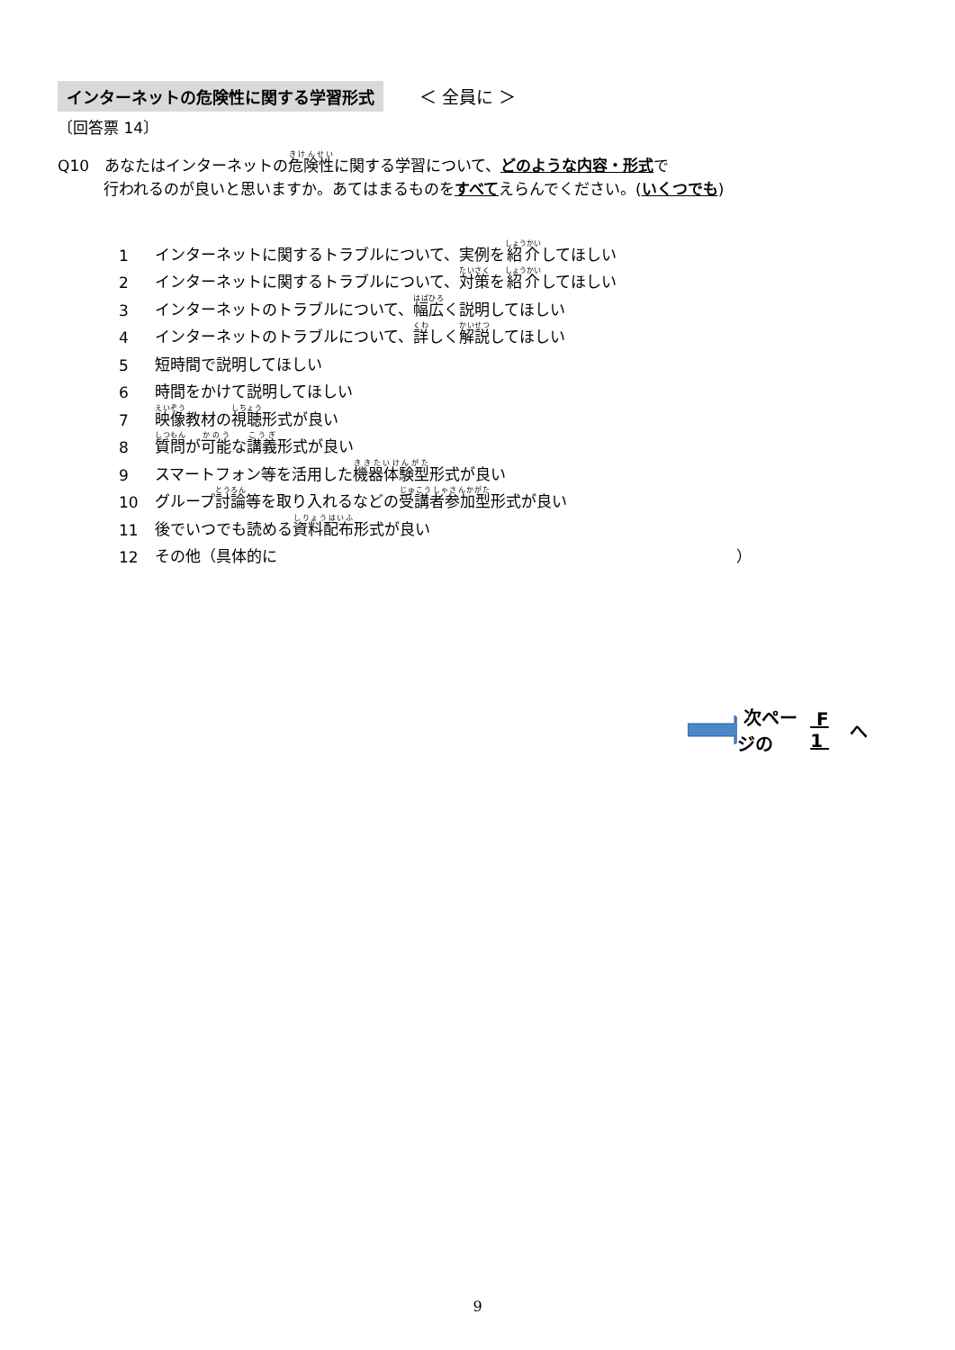インターネットの危険性に関する学習形式 ＜ 全員に ＞
〔回答票 14〕
Q10　あなたはインターネットの危険性に関する学習について、どのような内容・形式で
　　　行われるのが良いと思いますか。あてはまるものをすべてえらんでください。(いくつでも)
1 インターネットに関するトラブルについて、実例を 紹介 してほしい
2 インターネットに関するトラブルについて、 対策 を 紹介 してほしい
3 インターネットのトラブルについて、 幅広 く説明してほしい
4 インターネットのトラブルについて、 詳 しく 解説 してほしい
5 短時間で説明してほしい
6 時間をかけて説明してほしい
7 映像 教材の 視聴 形式が良い
8 質問 が 可能 な 講義 形式が良い
9 スマートフォン等を活用した 機器体験型 形式が良い
10 グループ 討論 等を取り入れるなどの 受講者参加型 形式が良い
11 後でいつでも読める 資料配布 形式が良い
12 その他（具体的に ）
次ページの F 1 へ
9